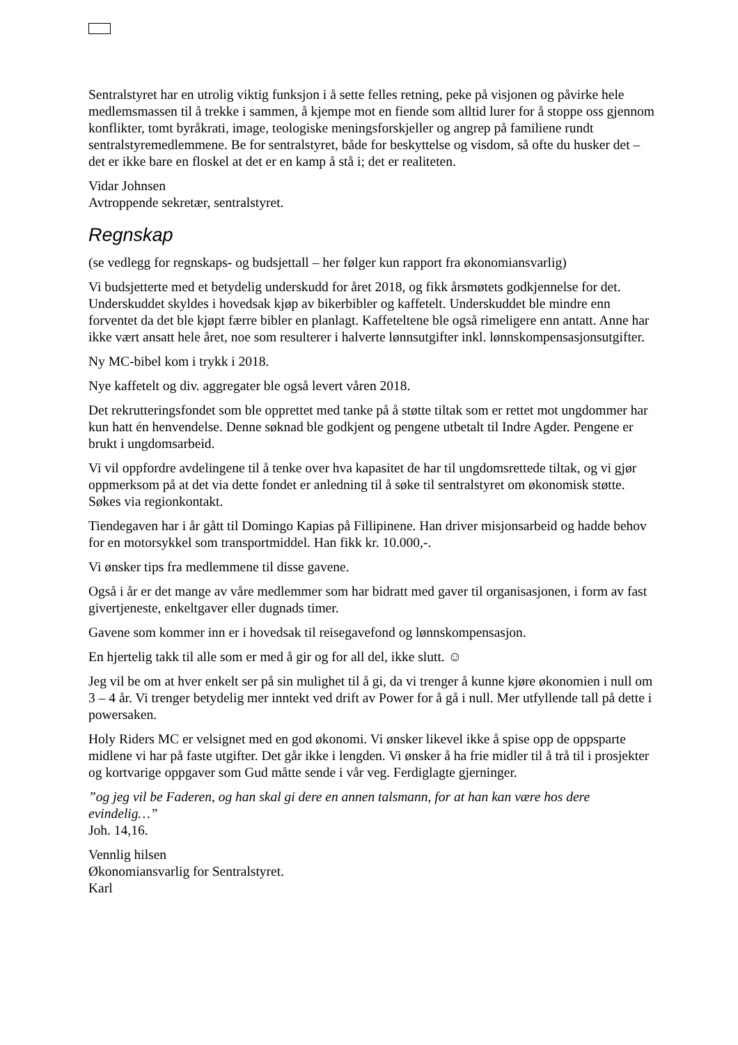Sentralstyret har en utrolig viktig funksjon i å sette felles retning, peke på visjonen og påvirke hele medlemsmassen til å trekke i sammen, å kjempe mot en fiende som alltid lurer for å stoppe oss gjennom konflikter, tomt byråkrati, image, teologiske meningsforskjeller og angrep på familiene rundt sentralstyremedlemmene. Be for sentralstyret, både for beskyttelse og visdom, så ofte du husker det – det er ikke bare en floskel at det er en kamp å stå i; det er realiteten.
Vidar Johnsen
Avtroppende sekretær, sentralstyret.
Regnskap
(se vedlegg for regnskaps- og budsjettall – her følger kun rapport fra økonomiansvarlig)
Vi budsjetterte med et betydelig underskudd for året 2018, og fikk årsmøtets godkjennelse for det. Underskuddet skyldes i hovedsak kjøp av bikerbibler og kaffetelt. Underskuddet ble mindre enn forventet da det ble kjøpt færre bibler en planlagt. Kaffeteltene ble også rimeligere enn antatt. Anne har ikke vært ansatt hele året, noe som resulterer i halverte lønnsutgifter inkl. lønnskompensasjonsutgifter.
Ny MC-bibel kom i trykk i 2018.
Nye kaffetelt og div. aggregater ble også levert våren 2018.
Det rekrutteringsfondet som ble opprettet med tanke på å støtte tiltak som er rettet mot ungdommer har kun hatt én henvendelse. Denne søknad ble godkjent og pengene utbetalt til Indre Agder. Pengene er brukt i ungdomsarbeid.
Vi vil oppfordre avdelingene til å tenke over hva kapasitet de har til ungdomsrettede tiltak, og vi gjør oppmerksom på at det via dette fondet er anledning til å søke til sentralstyret om økonomisk støtte. Søkes via regionkontakt.
Tiendegaven har i år gått til Domingo Kapias på Fillipinene. Han driver misjonsarbeid og hadde behov for en motorsykkel som transportmiddel. Han fikk kr. 10.000,-.
Vi ønsker tips fra medlemmene til disse gavene.
Også i år er det mange av våre medlemmer som har bidratt med gaver til organisasjonen, i form av fast givertjeneste, enkeltgaver eller dugnads timer.
Gavene som kommer inn er i hovedsak til reisegavefond og lønnskompensasjon.
En hjertelig takk til alle som er med å gir og for all del, ikke slutt. ☺
Jeg vil be om at hver enkelt ser på sin mulighet til å gi, da vi trenger å kunne kjøre økonomien i null om 3 – 4 år. Vi trenger betydelig mer inntekt ved drift av Power for å gå i null. Mer utfyllende tall på dette i powersaken.
Holy Riders MC er velsignet med en god økonomi. Vi ønsker likevel ikke å spise opp de oppsparte midlene vi har på faste utgifter. Det går ikke i lengden. Vi ønsker å ha frie midler til å trå til i prosjekter og kortvarige oppgaver som Gud måtte sende i vår veg. Ferdiglagte gjerninger.
”og jeg vil be Faderen, og han skal gi dere en annen talsmann, for at han kan være hos dere evindelig…”
Joh. 14,16.
Vennlig hilsen
Økonomiansvarlig for Sentralstyret.
Karl